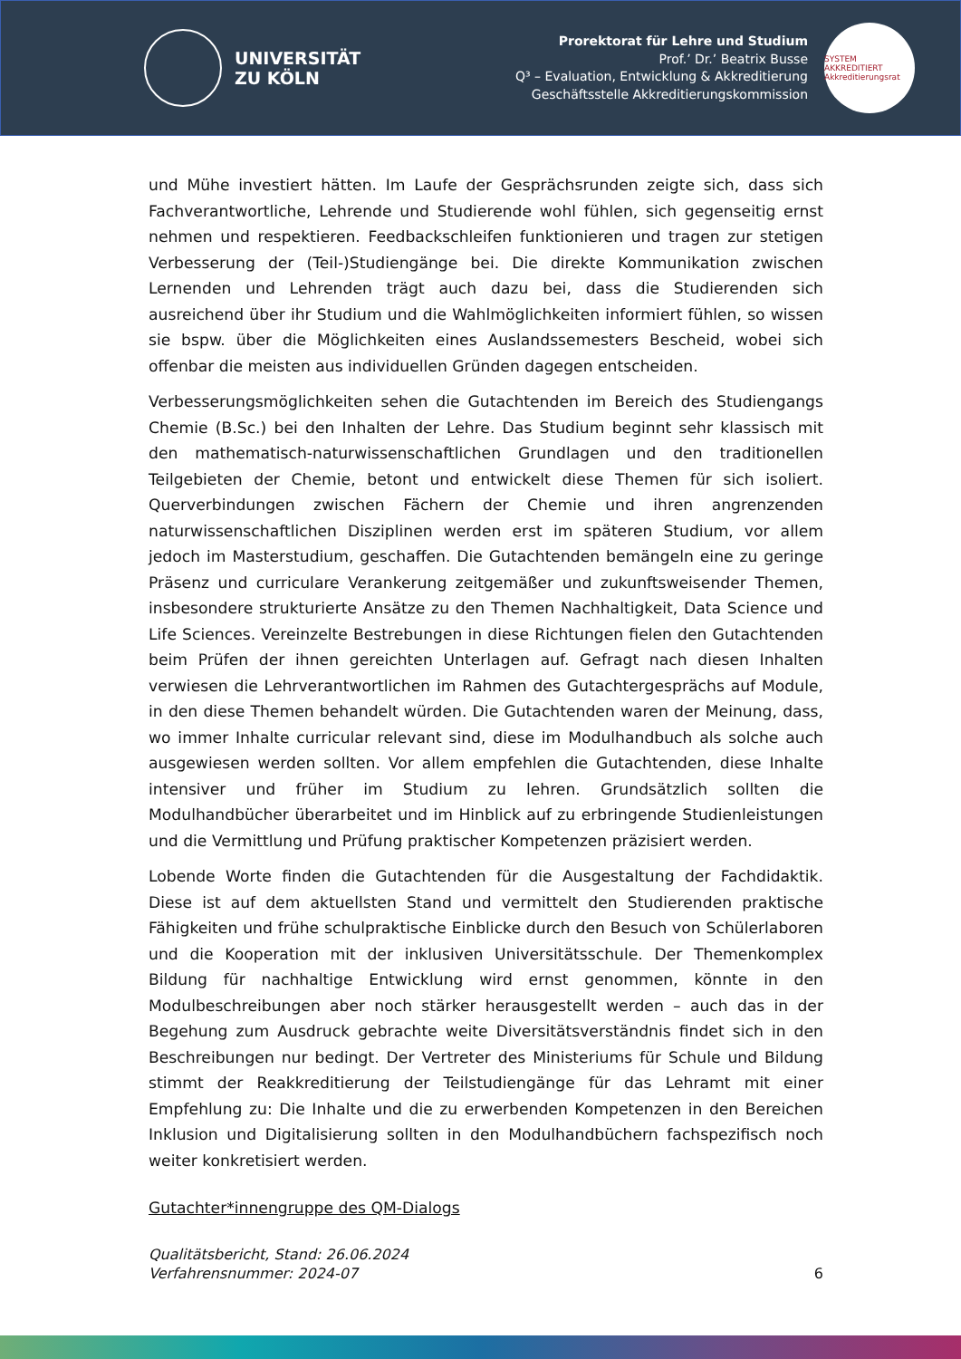UNIVERSITÄT
ZU KÖLN
Prorektorat für Lehre und Studium
Prof.’ Dr.’ Beatrix Busse
Q³ – Evaluation, Entwicklung & Akkreditierung
Geschäftsstelle Akkreditierungskommission
SYSTEM AKKREDITIERT
Akkreditierungsrat
und Mühe investiert hätten. Im Laufe der Gesprächsrunden zeigte sich, dass sich Fachverantwortliche, Lehrende und Studierende wohl fühlen, sich gegenseitig ernst nehmen und respektieren. Feedbackschleifen funktionieren und tragen zur stetigen Verbesserung der (Teil-)Studiengänge bei. Die direkte Kommunikation zwischen Lernenden und Lehrenden trägt auch dazu bei, dass die Studierenden sich ausreichend über ihr Studium und die Wahlmöglichkeiten informiert fühlen, so wissen sie bspw. über die Möglichkeiten eines Auslandssemesters Bescheid, wobei sich offenbar die meisten aus individuellen Gründen dagegen entscheiden.
Verbesserungsmöglichkeiten sehen die Gutachtenden im Bereich des Studiengangs Chemie (B.Sc.) bei den Inhalten der Lehre. Das Studium beginnt sehr klassisch mit den mathematisch-naturwissenschaftlichen Grundlagen und den traditionellen Teilgebieten der Chemie, betont und entwickelt diese Themen für sich isoliert. Querverbindungen zwischen Fächern der Chemie und ihren angrenzenden naturwissenschaftlichen Disziplinen werden erst im späteren Studium, vor allem jedoch im Masterstudium, geschaffen. Die Gutachtenden bemängeln eine zu geringe Präsenz und curriculare Verankerung zeitgemäßer und zukunftsweisender Themen, insbesondere strukturierte Ansätze zu den Themen Nachhaltigkeit, Data Science und Life Sciences. Vereinzelte Bestrebungen in diese Richtungen fielen den Gutachtenden beim Prüfen der ihnen gereichten Unterlagen auf. Gefragt nach diesen Inhalten verwiesen die Lehrverantwortlichen im Rahmen des Gutachtergesprächs auf Module, in den diese Themen behandelt würden. Die Gutachtenden waren der Meinung, dass, wo immer Inhalte curricular relevant sind, diese im Modulhandbuch als solche auch ausgewiesen werden sollten. Vor allem empfehlen die Gutachtenden, diese Inhalte intensiver und früher im Studium zu lehren. Grundsätzlich sollten die Modulhandbücher überarbeitet und im Hinblick auf zu erbringende Studienleistungen und die Vermittlung und Prüfung praktischer Kompetenzen präzisiert werden.
Lobende Worte finden die Gutachtenden für die Ausgestaltung der Fachdidaktik. Diese ist auf dem aktuellsten Stand und vermittelt den Studierenden praktische Fähigkeiten und frühe schulpraktische Einblicke durch den Besuch von Schülerlaboren und die Kooperation mit der inklusiven Universitätsschule. Der Themenkomplex Bildung für nachhaltige Entwicklung wird ernst genommen, könnte in den Modulbeschreibungen aber noch stärker herausgestellt werden – auch das in der Begehung zum Ausdruck gebrachte weite Diversitätsverständnis findet sich in den Beschreibungen nur bedingt. Der Vertreter des Ministeriums für Schule und Bildung stimmt der Reakkreditierung der Teilstudiengänge für das Lehramt mit einer Empfehlung zu: Die Inhalte und die zu erwerbenden Kompetenzen in den Bereichen Inklusion und Digitalisierung sollten in den Modulhandbüchern fachspezifisch noch weiter konkretisiert werden.
Gutachter*innengruppe des QM-Dialogs
Qualitätsbericht, Stand: 26.06.2024
Verfahrensnummer: 2024-07
6